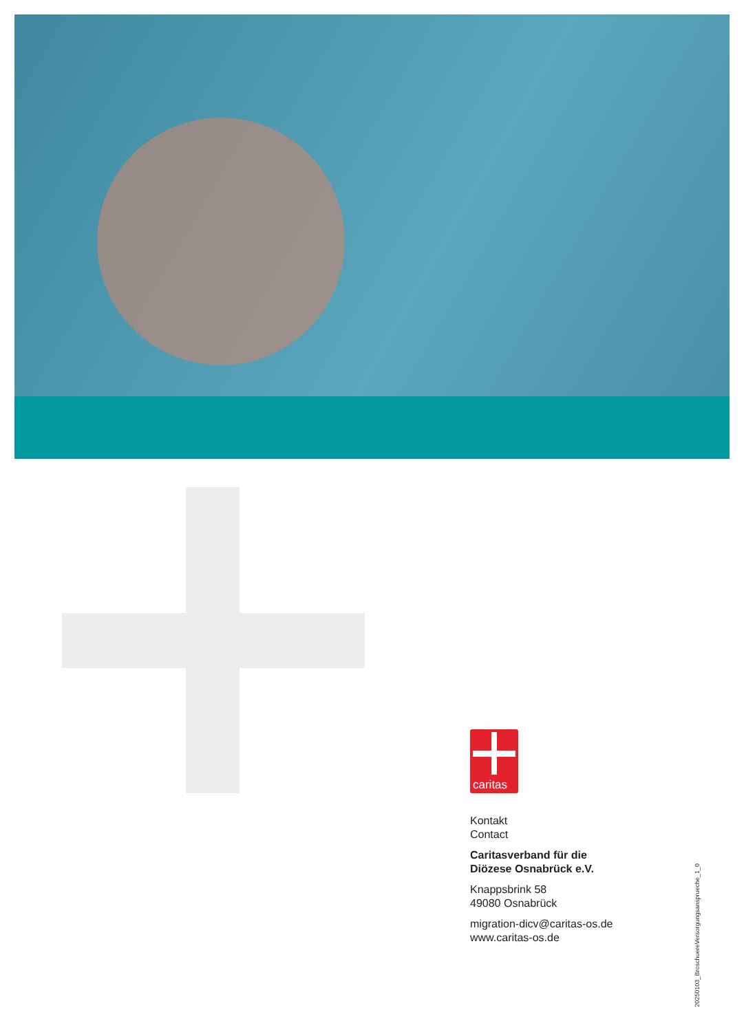caritas
Kontakt
Contact
Caritasverband für die
Diözese Osnabrück e.V.
Knappsbrink 58
49080 Osnabrück
migration-dicv@caritas-os.de
www.caritas-os.de
20250103_BroschuereVersorgungsansprueche_1_0